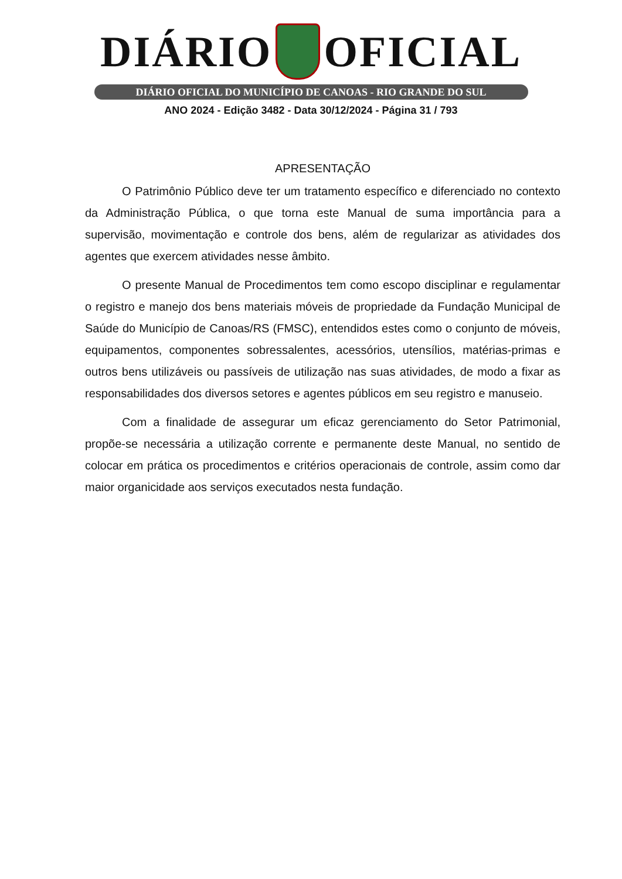DIÁRIO OFICIAL
DIÁRIO OFICIAL DO MUNICÍPIO DE CANOAS - RIO GRANDE DO SUL
ANO 2024 - Edição 3482 - Data 30/12/2024 - Página 31 / 793
APRESENTAÇÃO
O Patrimônio Público deve ter um tratamento específico e diferenciado no contexto da Administração Pública, o que torna este Manual de suma importância para a supervisão, movimentação e controle dos bens, além de regularizar as atividades dos agentes que exercem atividades nesse âmbito.
O presente Manual de Procedimentos tem como escopo disciplinar e regulamentar o registro e manejo dos bens materiais móveis de propriedade da Fundação Municipal de Saúde do Município de Canoas/RS (FMSC), entendidos estes como o conjunto de móveis, equipamentos, componentes sobressalentes, acessórios, utensílios, matérias-primas e outros bens utilizáveis ou passíveis de utilização nas suas atividades, de modo a fixar as responsabilidades dos diversos setores e agentes públicos em seu registro e manuseio.
Com a finalidade de assegurar um eficaz gerenciamento do Setor Patrimonial, propõe-se necessária a utilização corrente e permanente deste Manual, no sentido de colocar em prática os procedimentos e critérios operacionais de controle, assim como dar maior organicidade aos serviços executados nesta fundação.